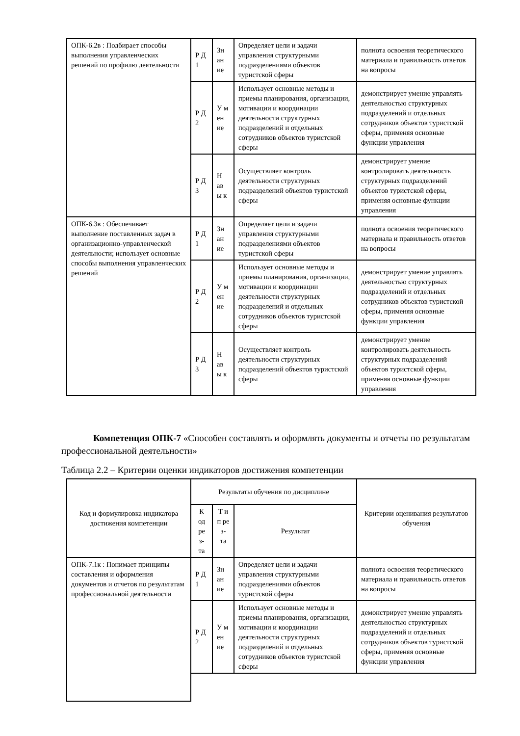| ОПК-6.2в : Подбирает способы выполнения управленческих решений по профилю деятельности | Р Д 1 | Зн ан ие | Определяет цели и задачи управления структурными подразделениями объектов туристской сферы | полнота освоения теоретического материала и правильность ответов на вопросы |
| | Р Д 2 | У м ен ие | Использует основные методы и приемы планирования, организации, мотивации и координации деятельности структурных подразделений и отдельных сотрудников объектов туристской сферы | демонстрирует умение управлять деятельностью структурных подразделений и отдельных сотрудников объектов туристской сферы, применяя основные функции управления |
| | Р Д 3 | Н ав ы к | Осуществляет контроль деятельности структурных подразделений объектов туристской сферы | демонстрирует умение контролировать деятельность структурных подразделений объектов туристской сферы, применяя основные функции управления |
| ОПК-6.3в : Обеспечивает выполнение поставленных задач в организационно-управленческой деятельности; использует основные способы выполнения управленческих решений | Р Д 1 | Зн ан ие | Определяет цели и задачи управления структурными подразделениями объектов туристской сферы | полнота освоения теоретического материала и правильность ответов на вопросы |
| | Р Д 2 | У м ен ие | Использует основные методы и приемы планирования, организации, мотивации и координации деятельности структурных подразделений и отдельных сотрудников объектов туристской сферы | демонстрирует умение управлять деятельностью структурных подразделений и отдельных сотрудников объектов туристской сферы, применяя основные функции управления |
| | Р Д 3 | Н ав ы к | Осуществляет контроль деятельности структурных подразделений объектов туристской сферы | демонстрирует умение контролировать деятельность структурных подразделений объектов туристской сферы, применяя основные функции управления |
Компетенция ОПК-7 «Способен составлять и оформлять документы и отчеты по результатам профессиональной деятельности»
Таблица 2.2 – Критерии оценки индикаторов достижения компетенции
| Код и формулировка индикатора достижения компетенции | Результаты обучения по дисциплине | | | Критерии оценивания результатов обучения |
| --- | --- | --- | --- | --- |
| | К од ре з- та | Т и п ре з- та | Результат | |
| ОПК-7.1к : Понимает принципы составления и оформления документов и отчетов по результатам профессиональной деятельности | Р Д 1 | Зн ан ие | Определяет цели и задачи управления структурными подразделениями объектов туристской сферы | полнота освоения теоретического материала и правильность ответов на вопросы |
| | Р Д 2 | У м ен ие | Использует основные методы и приемы планирования, организации, мотивации и координации деятельности структурных подразделений и отдельных сотрудников объектов туристской сферы | демонстрирует умение управлять деятельностью структурных подразделений и отдельных сотрудников объектов туристской сферы, применяя основные функции управления |